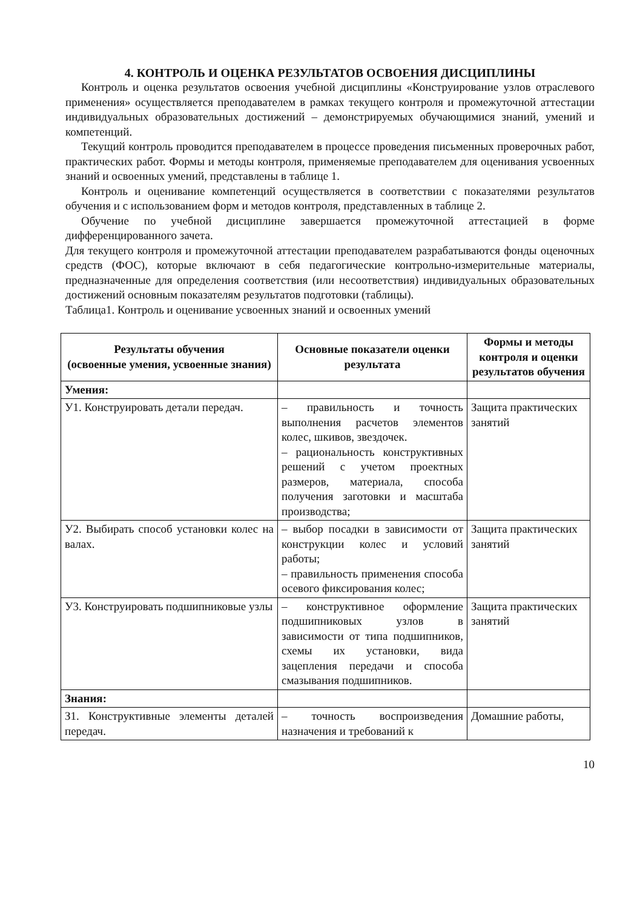4. КОНТРОЛЬ И ОЦЕНКА РЕЗУЛЬТАТОВ ОСВОЕНИЯ ДИСЦИПЛИНЫ
Контроль и оценка результатов освоения учебной дисциплины «Конструирование узлов отраслевого применения» осуществляется преподавателем в рамках текущего контроля и промежуточной аттестации индивидуальных образовательных достижений – демонстрируемых обучающимися знаний, умений и компетенций.
Текущий контроль проводится преподавателем в процессе проведения письменных проверочных работ, практических работ. Формы и методы контроля, применяемые преподавателем для оценивания усвоенных знаний и освоенных умений, представлены в таблице 1.
Контроль и оценивание компетенций осуществляется в соответствии с показателями результатов обучения и с использованием форм и методов контроля, представленных в таблице 2.
Обучение по учебной дисциплине завершается промежуточной аттестацией в форме дифференцированного зачета.
Для текущего контроля и промежуточной аттестации преподавателем разрабатываются фонды оценочных средств (ФОС), которые включают в себя педагогические контрольно-измерительные материалы, предназначенные для определения соответствия (или несоответствия) индивидуальных образовательных достижений основным показателям результатов подготовки (таблицы).
Таблица1. Контроль и оценивание усвоенных знаний и освоенных умений
| Результаты обучения (освоенные умения, усвоенные знания) | Основные показатели оценки результата | Формы и методы контроля и оценки результатов обучения |
| --- | --- | --- |
| Умения: | | |
| У1. Конструировать детали передач. | – правильность и точность выполнения расчетов элементов колес, шкивов, звездочек. – рациональность конструктивных решений с учетом проектных размеров, материала, способа получения заготовки и масштаба производства; | Защита практических занятий |
| У2. Выбирать способ установки колес на валах. | – выбор посадки в зависимости от конструкции колес и условий работы; – правильность применения способа осевого фиксирования колес; | Защита практических занятий |
| У3. Конструировать подшипниковые узлы | – конструктивное оформление подшипниковых узлов в зависимости от типа подшипников, схемы их установки, вида зацепления передачи и способа смазывания подшипников. | Защита практических занятий |
| Знания: | | |
| З1. Конструктивные элементы деталей передач. | – точность воспроизведения назначения и требований к | Домашние работы, |
10